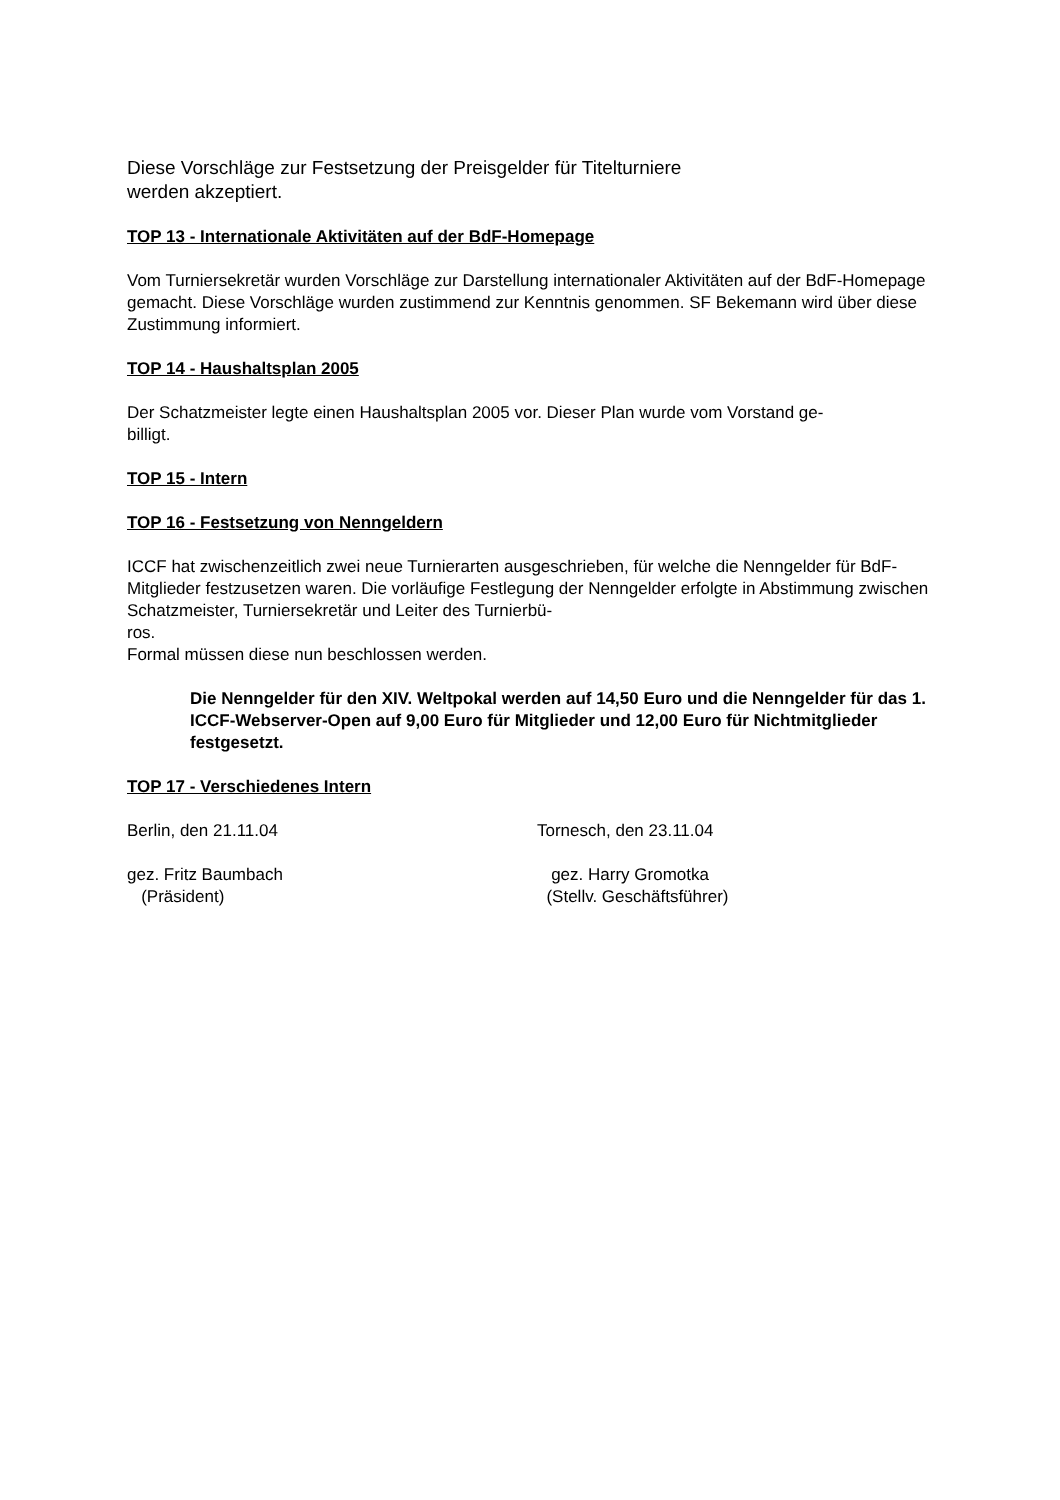Diese Vorschläge zur Festsetzung der Preisgelder für Titelturniere
werden akzeptiert.
TOP 13 - Internationale Aktivitäten auf der BdF-Homepage
Vom Turniersekretär wurden Vorschläge zur Darstellung internationaler Aktivitäten auf der BdF-Homepage gemacht. Diese Vorschläge wurden zustimmend zur Kenntnis genommen. SF Bekemann wird über diese Zustimmung informiert.
TOP 14 - Haushaltsplan 2005
Der Schatzmeister legte einen Haushaltsplan 2005 vor. Dieser Plan wurde vom Vorstand ge-
billigt.
TOP 15 - Intern
TOP 16 - Festsetzung von Nenngeldern
ICCF hat zwischenzeitlich zwei neue Turnierarten ausgeschrieben, für welche die Nenngelder für BdF-Mitglieder festzusetzen waren. Die vorläufige Festlegung der Nenngelder erfolgte in Abstimmung zwischen Schatzmeister, Turniersekretär und Leiter des Turnierbü-
ros.
Formal müssen diese nun beschlossen werden.
Die Nenngelder für den XIV. Weltpokal werden auf 14,50 Euro und die Nenngelder für das 1. ICCF-Webserver-Open auf 9,00 Euro für Mitglieder und 12,00 Euro für Nichtmitglieder festgesetzt.
TOP 17 - Verschiedenes Intern
Berlin, den 21.11.04 Tornesch, den 23.11.04
gez. Fritz Baumbach
(Präsident)
gez. Harry Gromotka
(Stellv. Geschäftsführer)